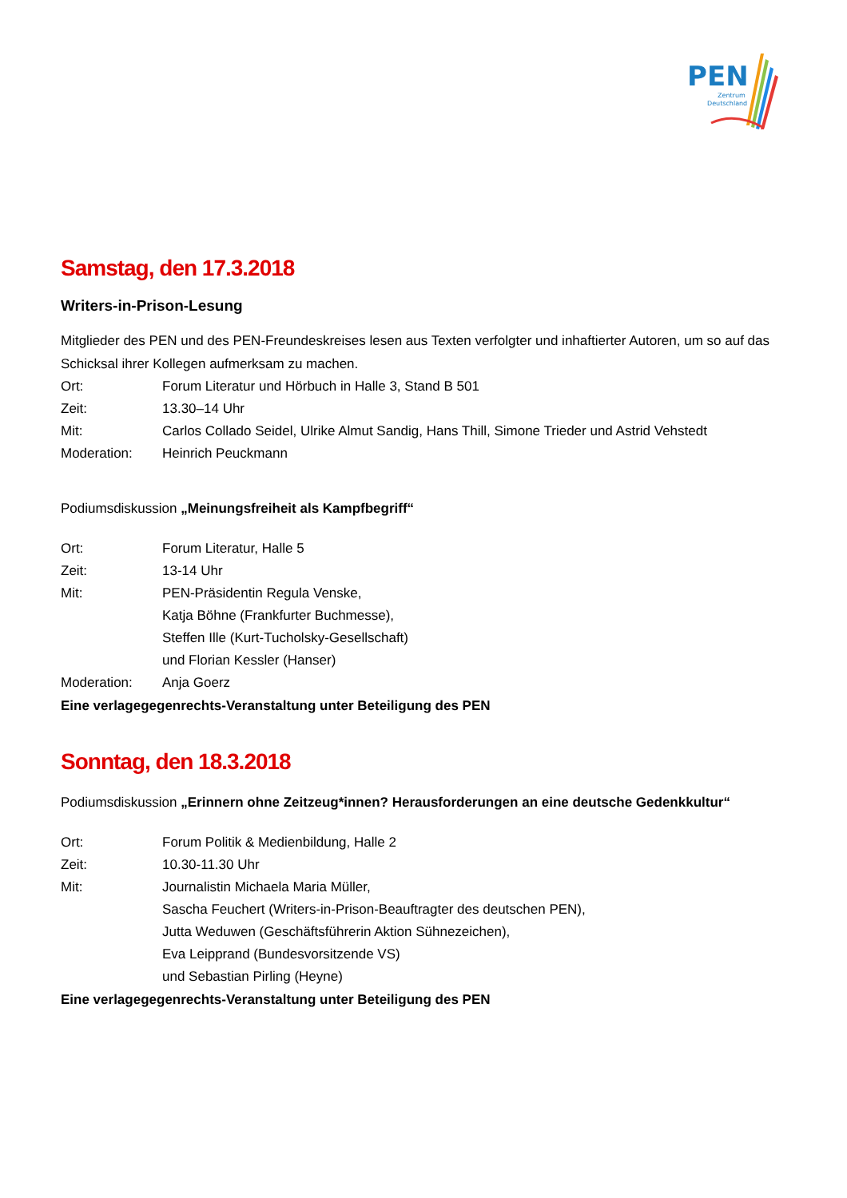PEN
Zentrum
Deutschland
Samstag, den 17.3.2018
Writers-in-Prison-Lesung
Mitglieder des PEN und des PEN-Freundeskreises lesen aus Texten verfolgter und inhaftierter Autoren, um so auf das Schicksal ihrer Kollegen aufmerksam zu machen.
Ort: Forum Literatur und Hörbuch in Halle 3, Stand B 501
Zeit: 13.30–14 Uhr
Mit: Carlos Collado Seidel, Ulrike Almut Sandig, Hans Thill, Simone Trieder und Astrid Vehstedt
Moderation: Heinrich Peuckmann
Podiumsdiskussion „Meinungsfreiheit als Kampfbegriff“
Ort: Forum Literatur, Halle 5
Zeit: 13-14 Uhr
Mit: PEN-Präsidentin Regula Venske,
Katja Böhne (Frankfurter Buchmesse),
Steffen Ille (Kurt-Tucholsky-Gesellschaft)
und Florian Kessler (Hanser)
Moderation: Anja Goerz
Eine verlagegegenrechts-Veranstaltung unter Beteiligung des PEN
Sonntag, den 18.3.2018
Podiumsdiskussion „Erinnern ohne Zeitzeug*innen? Herausforderungen an eine deutsche Gedenkkultur“
Ort: Forum Politik & Medienbildung, Halle 2
Zeit: 10.30-11.30 Uhr
Mit: Journalistin Michaela Maria Müller,
Sascha Feuchert (Writers-in-Prison-Beauftragter des deutschen PEN),
Jutta Weduwen (Geschäftsführerin Aktion Sühnezeichen),
Eva Leipprand (Bundesvorsitzende VS)
und Sebastian Pirling (Heyne)
Eine verlagegegenrechts-Veranstaltung unter Beteiligung des PEN